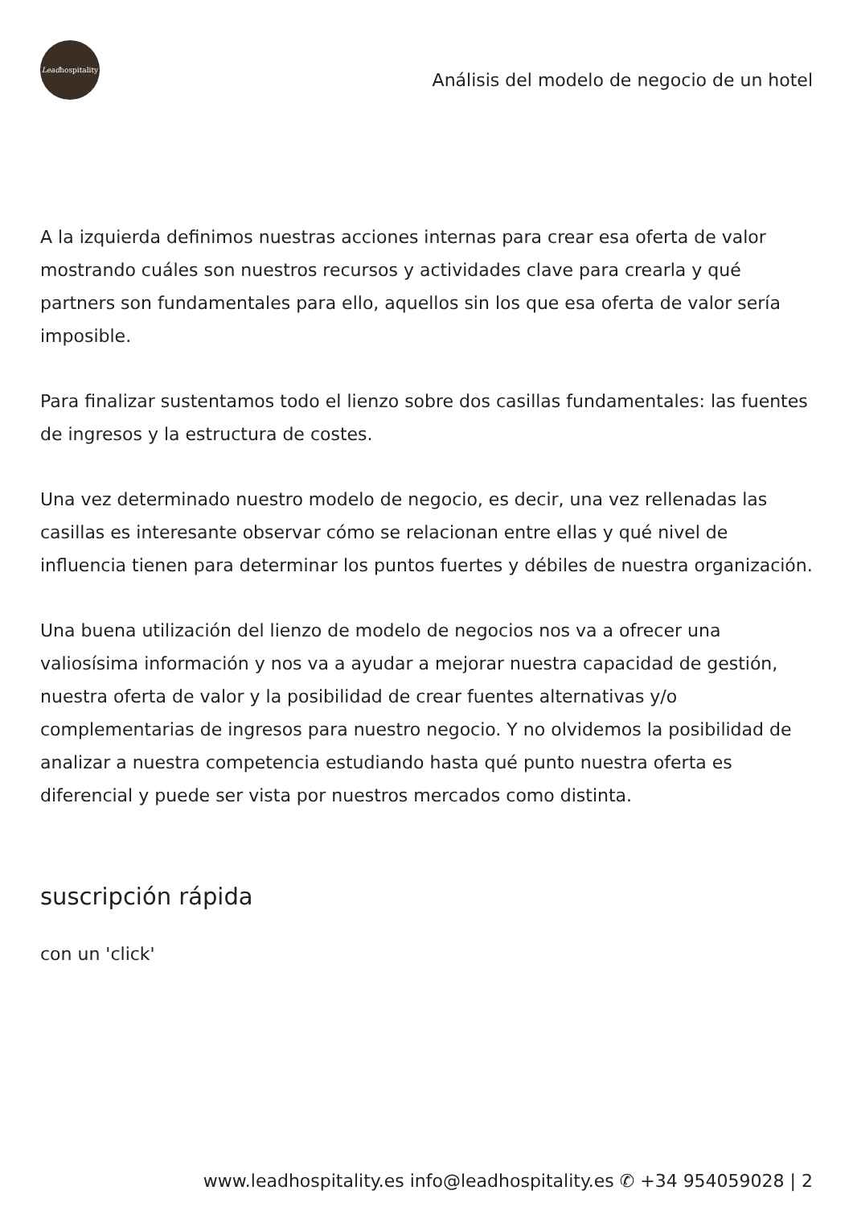Lead hospitality
Análisis del modelo de negocio de un hotel
A la izquierda definimos nuestras acciones internas para crear esa oferta de valor mostrando cuáles son nuestros recursos y actividades clave para crearla y qué partners son fundamentales para ello, aquellos sin los que esa oferta de valor sería imposible.
Para finalizar sustentamos todo el lienzo sobre dos casillas fundamentales: las fuentes de ingresos y la estructura de costes.
Una vez determinado nuestro modelo de negocio, es decir, una vez rellenadas las casillas es interesante observar cómo se relacionan entre ellas y qué nivel de influencia tienen para determinar los puntos fuertes y débiles de nuestra organización.
Una buena utilización del lienzo de modelo de negocios nos va a ofrecer una valiosísima información y nos va a ayudar a mejorar nuestra capacidad de gestión, nuestra oferta de valor y la posibilidad de crear fuentes alternativas y/o complementarias de ingresos para nuestro negocio. Y no olvidemos la posibilidad de analizar a nuestra competencia estudiando hasta qué punto nuestra oferta es diferencial y puede ser vista por nuestros mercados como distinta.
suscripción rápida
con un 'click'
www.leadhospitality.es info@leadhospitality.es ✆ +34 954059028 | 2